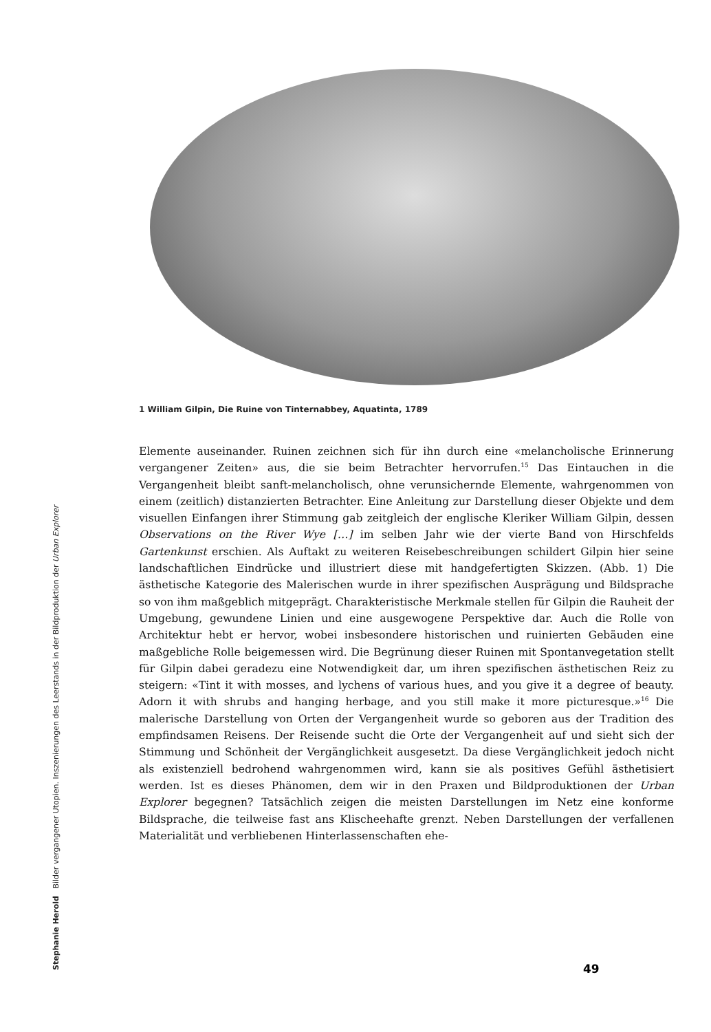Stephanie Herold Bilder vergangener Utopien. Inszenierungen des Leerstands in der Bildproduktion der Urban Explorer
1 William Gilpin, Die Ruine von Tinternabbey, Aquatinta, 1789
Elemente auseinander. Ruinen zeichnen sich für ihn durch eine «melancholische Erinnerung vergangener Zeiten» aus, die sie beim Betrachter hervorrufen.<sup>15</sup> Das Eintauchen in die Vergangenheit bleibt sanft-melancholisch, ohne verunsichernde Elemente, wahrgenommen von einem (zeitlich) distanzierten Betrachter. Eine Anleitung zur Darstellung dieser Objekte und dem visuellen Einfangen ihrer Stimmung gab zeitgleich der englische Kleriker William Gilpin, dessen Observations on the River Wye […] im selben Jahr wie der vierte Band von Hirschfelds Gartenkunst erschien. Als Auftakt zu weiteren Reisebeschreibungen schildert Gilpin hier seine landschaftlichen Eindrücke und illustriert diese mit handgefertigten Skizzen. (Abb. 1) Die ästhetische Kategorie des Malerischen wurde in ihrer spezifischen Ausprägung und Bildsprache so von ihm maßgeblich mitgeprägt. Charakteristische Merkmale stellen für Gilpin die Rauheit der Umgebung, gewundene Linien und eine ausgewogene Perspektive dar. Auch die Rolle von Architektur hebt er hervor, wobei insbesondere historischen und ruinierten Gebäuden eine maßgebliche Rolle beigemessen wird. Die Begrünung dieser Ruinen mit Spontanvegetation stellt für Gilpin dabei geradezu eine Notwendigkeit dar, um ihren spezifischen ästhetischen Reiz zu steigern: «Tint it with mosses, and lychens of various hues, and you give it a degree of beauty. Adorn it with shrubs and hanging herbage, and you still make it more picturesque.»<sup>16</sup> Die malerische Darstellung von Orten der Vergangenheit wurde so geboren aus der Tradition des empfindsamen Reisens. Der Reisende sucht die Orte der Vergangenheit auf und sieht sich der Stimmung und Schönheit der Vergänglichkeit ausgesetzt. Da diese Vergänglichkeit jedoch nicht als existenziell bedrohend wahrgenommen wird, kann sie als positives Gefühl ästhetisiert werden. Ist es dieses Phänomen, dem wir in den Praxen und Bildproduktionen der Urban Explorer begegnen? Tatsächlich zeigen die meisten Darstellungen im Netz eine konforme Bildsprache, die teilweise fast ans Klischeehafte grenzt. Neben Darstellungen der verfallenen Materialität und verbliebenen Hinterlassenschaften ehe-
49